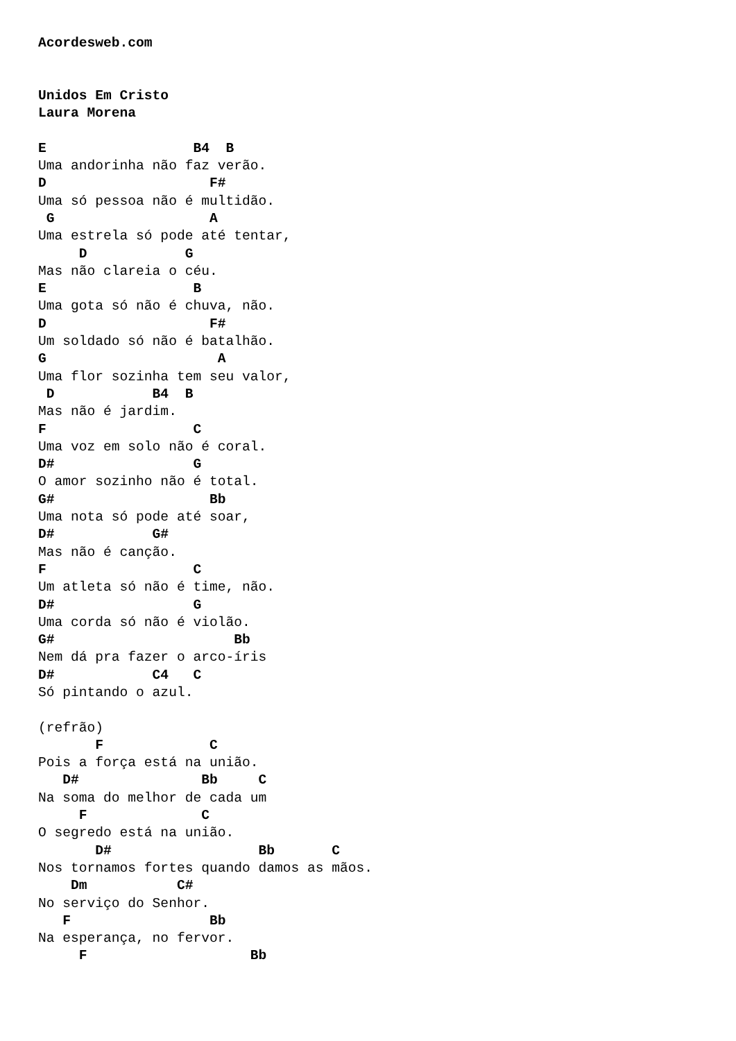Acordesweb.com


Unidos Em Cristo
Laura Morena

E                  B4  B
Uma andorinha não faz verão.
D                    F#
Uma só pessoa não é multidão.
 G                   A
Uma estrela só pode até tentar,
     D            G
Mas não clareia o céu.
E                  B
Uma gota só não é chuva, não.
D                    F#
Um soldado só não é batalhão.
G                     A
Uma flor sozinha tem seu valor,
 D            B4  B
Mas não é jardim.
F                  C
Uma voz em solo não é coral.
D#                 G
O amor sozinho não é total.
G#                   Bb
Uma nota só pode até soar,
D#            G#
Mas não é canção.
F                  C
Um atleta só não é time, não.
D#                 G
Uma corda só não é violão.
G#                      Bb
Nem dá pra fazer o arco-íris
D#            C4   C
Só pintando o azul.

(refrão)
       F             C
Pois a força está na união.
   D#               Bb     C
Na soma do melhor de cada um
     F              C
O segredo está na união.
       D#                  Bb       C
Nos tornamos fortes quando damos as mãos.
    Dm           C#
No serviço do Senhor.
   F                 Bb
Na esperança, no fervor.
     F                    Bb